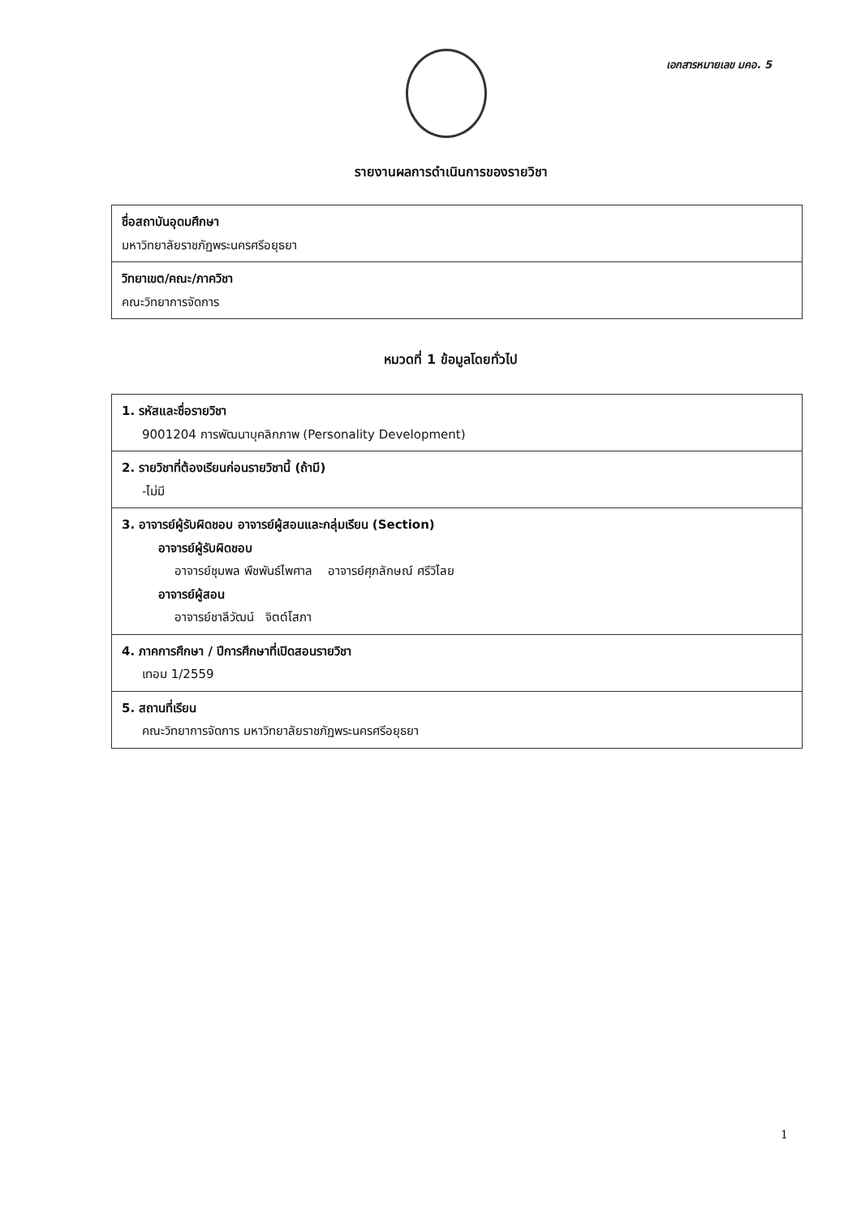เอกสารหมายเลข มคอ. 5
รายงานผลการดำเนินการของรายวิชา
| ชื่อสถาบันอุดมศึกษา มหาวิทยาลัยราชภัฏพระนครศรีอยุธยา |
| วิทยาเขต/คณะ/ภาควิชา คณะวิทยาการจัดการ |
หมวดที่ 1 ข้อมูลโดยทั่วไป
| 1. รหัสและชื่อรายวิชา 9001204 การพัฒนาบุคลิกภาพ (Personality Development) |
| 2. รายวิชาที่ต้องเรียนก่อนรายวิชานี้ (ถ้ามี) -ไม่มี |
| 3. อาจารย์ผู้รับผิดชอบ อาจารย์ผู้สอนและกลุ่มเรียน (Section) อาจารย์ผู้รับผิดชอบ อาจารย์ชุมพล พืชพันธ์ไพศาล อาจารย์ศุภลักษณ์ ศรีวิไลย อาจารย์ผู้สอน อาจารย์ชาลีวัฒน์ จิตต์โสภา |
| 4. ภาคการศึกษา / ปีการศึกษาที่เปิดสอนรายวิชา เทอม 1/2559 |
| 5. สถานที่เรียน คณะวิทยาการจัดการ มหาวิทยาลัยราชภัฏพระนครศรีอยุธยา |
1